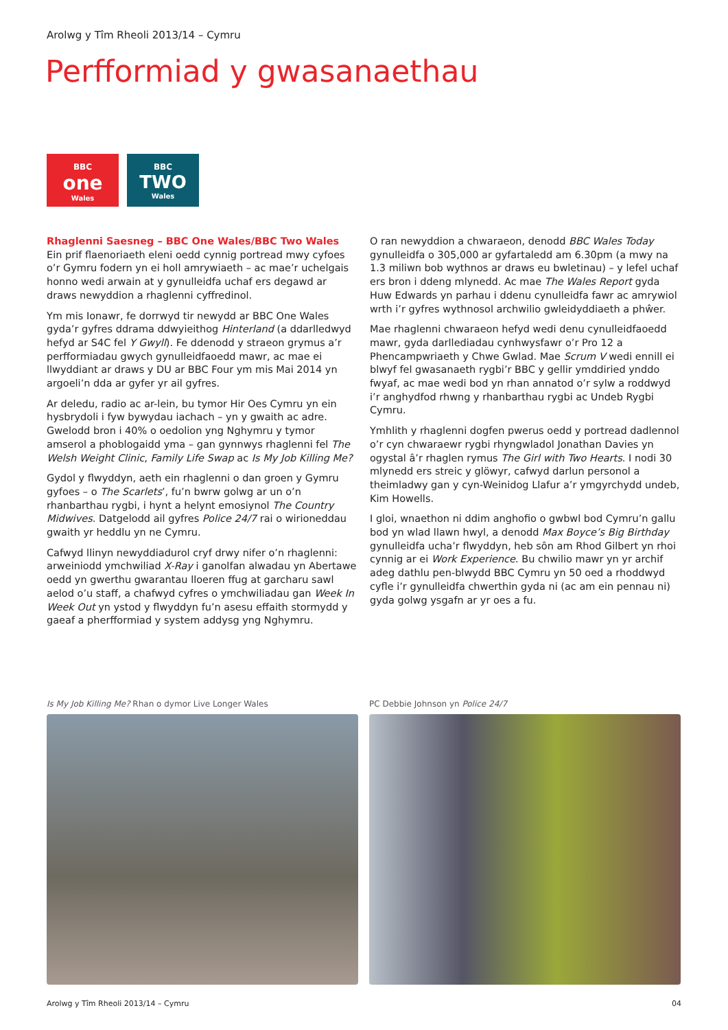Arolwg y Tîm Rheoli 2013/14 – Cymru
Perfformiad y gwasanaethau
BBC
one
Wales
BBC
TWO
Wales
Rhaglenni Saesneg – BBC One Wales/BBC Two Wales
Ein prif flaenoriaeth eleni oedd cynnig portread mwy cyfoes o’r Gymru fodern yn ei holl amrywiaeth – ac mae’r uchelgais honno wedi arwain at y gynulleidfa uchaf ers degawd ar draws newyddion a rhaglenni cyffredinol.
Ym mis Ionawr, fe dorrwyd tir newydd ar BBC One Wales gyda’r gyfres ddrama ddwyieithog Hinterland (a ddarlledwyd hefyd ar S4C fel Y Gwyll). Fe ddenodd y straeon grymus a’r perfformiadau gwych gynulleidfaoedd mawr, ac mae ei llwyddiant ar draws y DU ar BBC Four ym mis Mai 2014 yn argoeli’n dda ar gyfer yr ail gyfres.
Ar deledu, radio ac ar-lein, bu tymor Hir Oes Cymru yn ein hysbrydoli i fyw bywydau iachach – yn y gwaith ac adre. Gwelodd bron i 40% o oedolion yng Nghymru y tymor amserol a phoblogaidd yma – gan gynnwys rhaglenni fel The Welsh Weight Clinic, Family Life Swap ac Is My Job Killing Me?
Gydol y flwyddyn, aeth ein rhaglenni o dan groen y Gymru gyfoes – o The Scarlets’, fu’n bwrw golwg ar un o’n rhanbarthau rygbi, i hynt a helynt emosiynol The Country Midwives. Datgelodd ail gyfres Police 24/7 rai o wirioneddau gwaith yr heddlu yn ne Cymru.
Cafwyd llinyn newyddiadurol cryf drwy nifer o’n rhaglenni: arweiniodd ymchwiliad X-Ray i ganolfan alwadau yn Abertawe oedd yn gwerthu gwarantau lloeren ffug at garcharu sawl aelod o’u staff, a chafwyd cyfres o ymchwiliadau gan Week In Week Out yn ystod y flwyddyn fu’n asesu effaith stormydd y gaeaf a pherfformiad y system addysg yng Nghymru.
O ran newyddion a chwaraeon, denodd BBC Wales Today gynulleidfa o 305,000 ar gyfartaledd am 6.30pm (a mwy na 1.3 miliwn bob wythnos ar draws eu bwletinau) – y lefel uchaf ers bron i ddeng mlynedd. Ac mae The Wales Report gyda Huw Edwards yn parhau i ddenu cynulleidfa fawr ac amrywiol wrth i’r gyfres wythnosol archwilio gwleidyddiaeth a phŵer.
Mae rhaglenni chwaraeon hefyd wedi denu cynulleidfaoedd mawr, gyda darllediadau cynhwysfawr o’r Pro 12 a Phencampwriaeth y Chwe Gwlad. Mae Scrum V wedi ennill ei blwyf fel gwasanaeth rygbi’r BBC y gellir ymddiried ynddo fwyaf, ac mae wedi bod yn rhan annatod o’r sylw a roddwyd i’r anghydfod rhwng y rhanbarthau rygbi ac Undeb Rygbi Cymru.
Ymhlith y rhaglenni dogfen pwerus oedd y portread dadlennol o’r cyn chwaraewr rygbi rhyngwladol Jonathan Davies yn ogystal â’r rhaglen rymus The Girl with Two Hearts. I nodi 30 mlynedd ers streic y glöwyr, cafwyd darlun personol a theimladwy gan y cyn-Weinidog Llafur a’r ymgyrchydd undeb, Kim Howells.
I gloi, wnaethon ni ddim anghofio o gwbwl bod Cymru’n gallu bod yn wlad llawn hwyl, a denodd Max Boyce’s Big Birthday gynulleidfa ucha’r flwyddyn, heb sôn am Rhod Gilbert yn rhoi cynnig ar ei Work Experience. Bu chwilio mawr yn yr archif adeg dathlu pen-blwydd BBC Cymru yn 50 oed a rhoddwyd cyfle i’r gynulleidfa chwerthin gyda ni (ac am ein pennau ni) gyda golwg ysgafn ar yr oes a fu.
Is My Job Killing Me? Rhan o dymor Live Longer Wales PC Debbie Johnson yn Police 24/7
Arolwg y Tîm Rheoli 2013/14 – Cymru 04